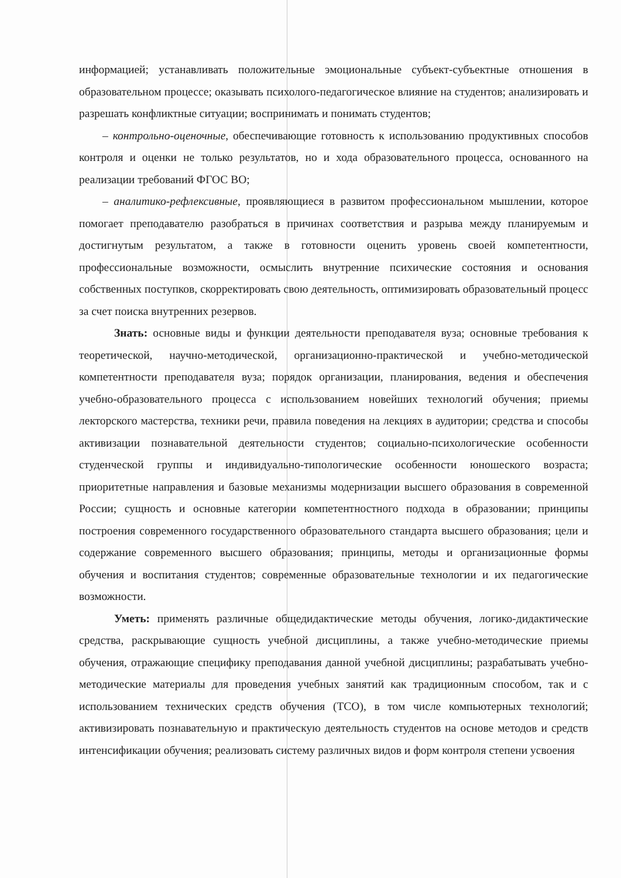информацией; устанавливать положительные эмоциональные субъект-субъектные отношения в образовательном процессе; оказывать психолого-педагогическое влияние на студентов; анализировать и разрешать конфликтные ситуации; воспринимать и понимать студентов;
– контрольно-оценочные, обеспечивающие готовность к использованию продуктивных способов контроля и оценки не только результатов, но и хода образовательного процесса, основанного на реализации требований ФГОС ВО;
– аналитико-рефлексивные, проявляющиеся в развитом профессиональном мышлении, которое помогает преподавателю разобраться в причинах соответствия и разрыва между планируемым и достигнутым результатом, а также в готовности оценить уровень своей компетентности, профессиональные возможности, осмыслить внутренние психические состояния и основания собственных поступков, скорректировать свою деятельность, оптимизировать образовательный процесс за счет поиска внутренних резервов.
Знать: основные виды и функции деятельности преподавателя вуза; основные требования к теоретической, научно-методической, организационно-практической и учебно-методической компетентности преподавателя вуза; порядок организации, планирования, ведения и обеспечения учебно-образовательного процесса с использованием новейших технологий обучения; приемы лекторского мастерства, техники речи, правила поведения на лекциях в аудитории; средства и способы активизации познавательной деятельности студентов; социально-психологические особенности студенческой группы и индивидуально-типологические особенности юношеского возраста; приоритетные направления и базовые механизмы модернизации высшего образования в современной России; сущность и основные категории компетентностного подхода в образовании; принципы построения современного государственного образовательного стандарта высшего образования; цели и содержание современного высшего образования; принципы, методы и организационные формы обучения и воспитания студентов; современные образовательные технологии и их педагогические возможности.
Уметь: применять различные общедидактические методы обучения, логико-дидактические средства, раскрывающие сущность учебной дисциплины, а также учебно-методические приемы обучения, отражающие специфику преподавания данной учебной дисциплины; разрабатывать учебно-методические материалы для проведения учебных занятий как традиционным способом, так и с использованием технических средств обучения (ТСО), в том числе компьютерных технологий; активизировать познавательную и практическую деятельность студентов на основе методов и средств интенсификации обучения; реализовать систему различных видов и форм контроля степени усвоения